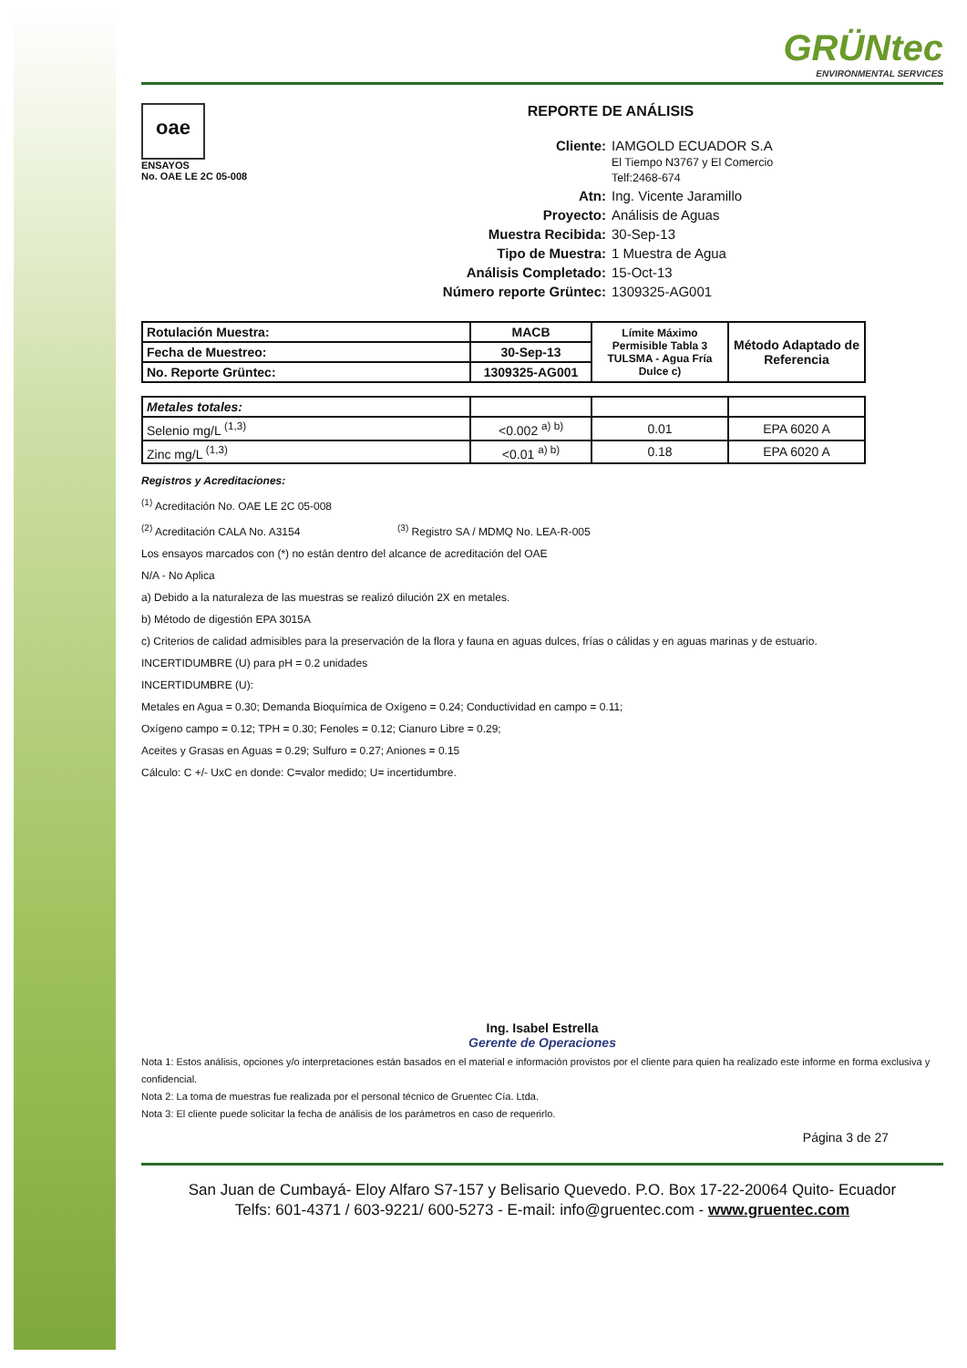GRÜNtec
ENVIRONMENTAL SERVICES
oae
ENSAYOS
No. OAE LE 2C 05-008
REPORTE DE ANÁLISIS
Cliente: IAMGOLD ECUADOR S.A
El Tiempo N3767 y El Comercio
Telf:2468-674
Atn: Ing. Vicente Jaramillo
Proyecto: Análisis de Aguas
Muestra Recibida: 30-Sep-13
Tipo de Muestra: 1 Muestra de Agua
Análisis Completado: 15-Oct-13
Número reporte Grüntec: 1309325-AG001
| Rotulación Muestra: | MACB | Límite Máximo Permisible Tabla 3 TULSMA - Agua Fría Dulce c) | Método Adaptado de Referencia |
| --- | --- | --- | --- |
| Fecha de Muestreo: | 30-Sep-13 | | |
| No. Reporte Grüntec: | 1309325-AG001 | | |
| Metales totales: | | | |
| Selenio mg/L <sup>(1,3)</sup> | <0.002 <sup>a) b)</sup> | 0.01 | EPA 6020 A |
| Zinc mg/L <sup>(1,3)</sup> | <0.01 <sup>a) b)</sup> | 0.18 | EPA 6020 A |
Registros y Acreditaciones:
<sup>(1)</sup> Acreditación No. OAE LE 2C 05-008
<sup>(2)</sup> Acreditación CALA No. A3154 <sup>(3)</sup> Registro SA / MDMQ No. LEA-R-005
Los ensayos marcados con (*) no están dentro del alcance de acreditación del OAE
N/A - No Aplica
a) Debido a la naturaleza de las muestras se realizó dilución 2X en metales.
b) Método de digestión EPA 3015A
c) Criterios de calidad admisibles para la preservación de la flora y fauna en aguas dulces, frías o cálidas y en aguas marinas y de estuario.
INCERTIDUMBRE (U) para pH = 0.2 unidades
INCERTIDUMBRE (U):
Metales en Agua = 0.30; Demanda Bioquímica de Oxígeno = 0.24; Conductividad en campo = 0.11;
Oxígeno campo = 0.12; TPH = 0.30; Fenoles = 0.12; Cianuro Libre = 0.29;
Aceites y Grasas en Aguas = 0.29; Sulfuro = 0.27; Aniones = 0.15
Cálculo: C +/- UxC en donde: C=valor medido; U= incertidumbre.
Ing. Isabel Estrella
Gerente de Operaciones
Nota 1: Estos análisis, opciones y/o interpretaciones están basados en el material e información provistos por el cliente para quien ha realizado este informe en forma exclusiva y confidencial.
Nota 2: La toma de muestras fue realizada por el personal técnico de Gruentec Cía. Ltda.
Nota 3: El cliente puede solicitar la fecha de análisis de los parámetros en caso de requerirlo.
Página 3 de 27
San Juan de Cumbayá- Eloy Alfaro S7-157 y Belisario Quevedo. P.O. Box 17-22-20064 Quito- Ecuador
Telfs: 601-4371 / 603-9221/ 600-5273 - E-mail: info@gruentec.com - www.gruentec.com